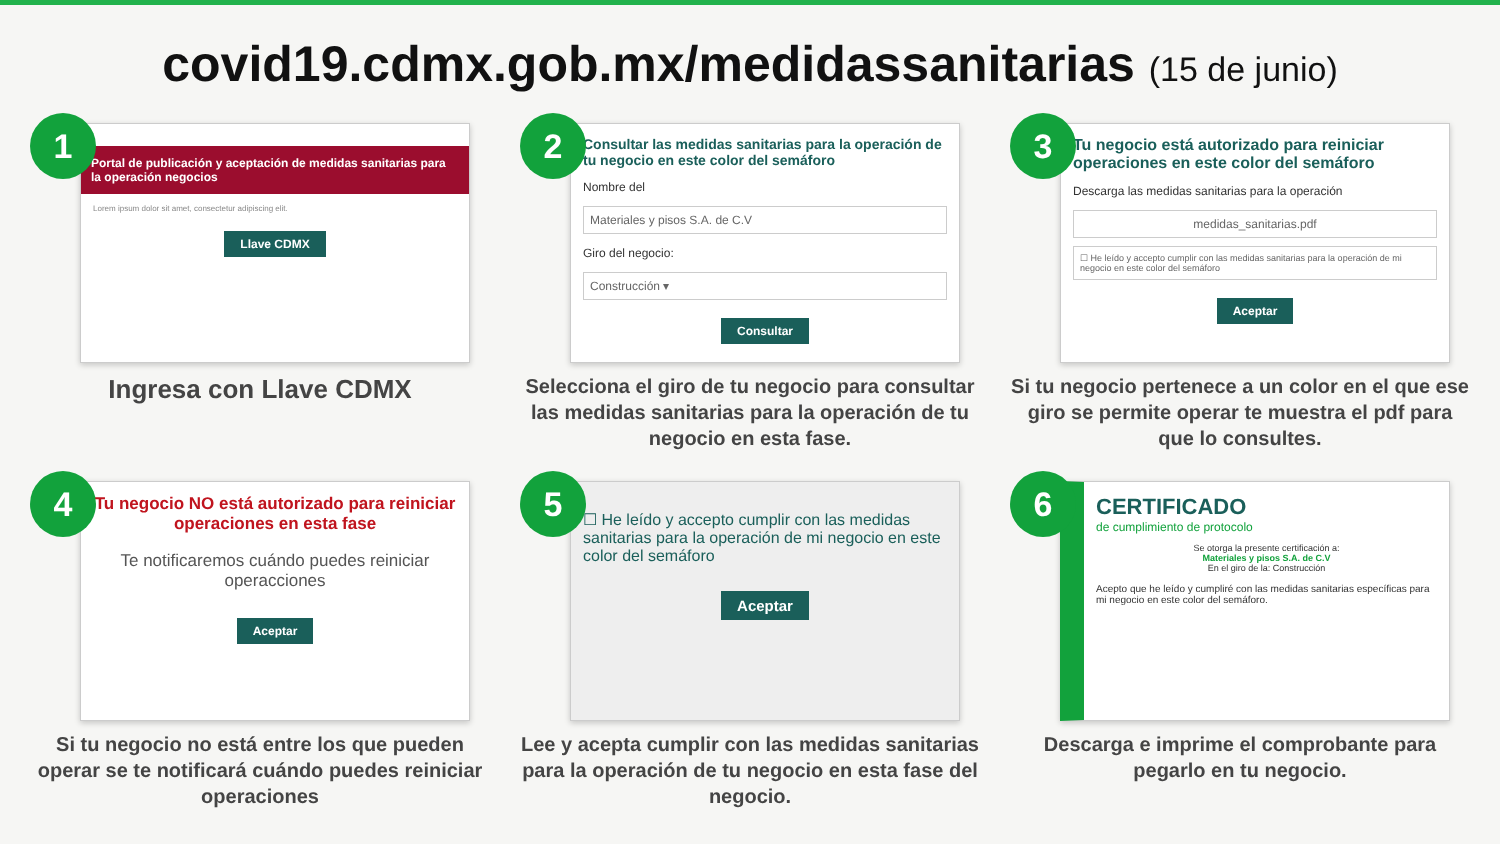covid19.cdmx.gob.mx/medidassanitarias (15 de junio)
1
Portal de publicación y aceptación de medidas sanitarias para la operación negocios
Lorem ipsum dolor sit amet, consectetur adipiscing elit.
Llave CDMX
Ingresa con Llave CDMX
2
Consultar las medidas sanitarias para la operación de tu negocio en este color del semáforo
Nombre del
Materiales y pisos S.A. de C.V
Giro del negocio:
Construcción ▾
Consultar
Selecciona el giro de tu negocio para consultar las medidas sanitarias para la operación de tu negocio en esta fase.
3
Tu negocio está autorizado para reiniciar operaciones en este color del semáforo
Descarga las medidas sanitarias para la operación
medidas_sanitarias.pdf
☐ He leído y accepto cumplir con las medidas sanitarias para la operación de mi negocio en este color del semáforo
Aceptar
Si tu negocio pertenece a un color en el que ese giro se permite operar te muestra el pdf para que lo consultes.
4
Tu negocio NO está autorizado para reiniciar operaciones en esta fase
Te notificaremos cuándo puedes reiniciar operacciones
Aceptar
Si tu negocio no está entre los que pueden operar se te notificará cuándo puedes reiniciar operaciones
5
☐ He leído y accepto cumplir con las medidas sanitarias para la operación de mi negocio en este color del semáforo
Aceptar
Lee y acepta cumplir con las medidas sanitarias para la operación de tu negocio en esta fase del negocio.
6
CERTIFICADO
de cumplimiento de protocolo
Se otorga la presente certificación a:
Materiales y pisos S.A. de C.V
En el giro de la: Construcción
Acepto que he leído y cumpliré con las medidas sanitarias específicas para mi negocio en este color del semáforo.
Descarga e imprime el comprobante para pegarlo en tu negocio.